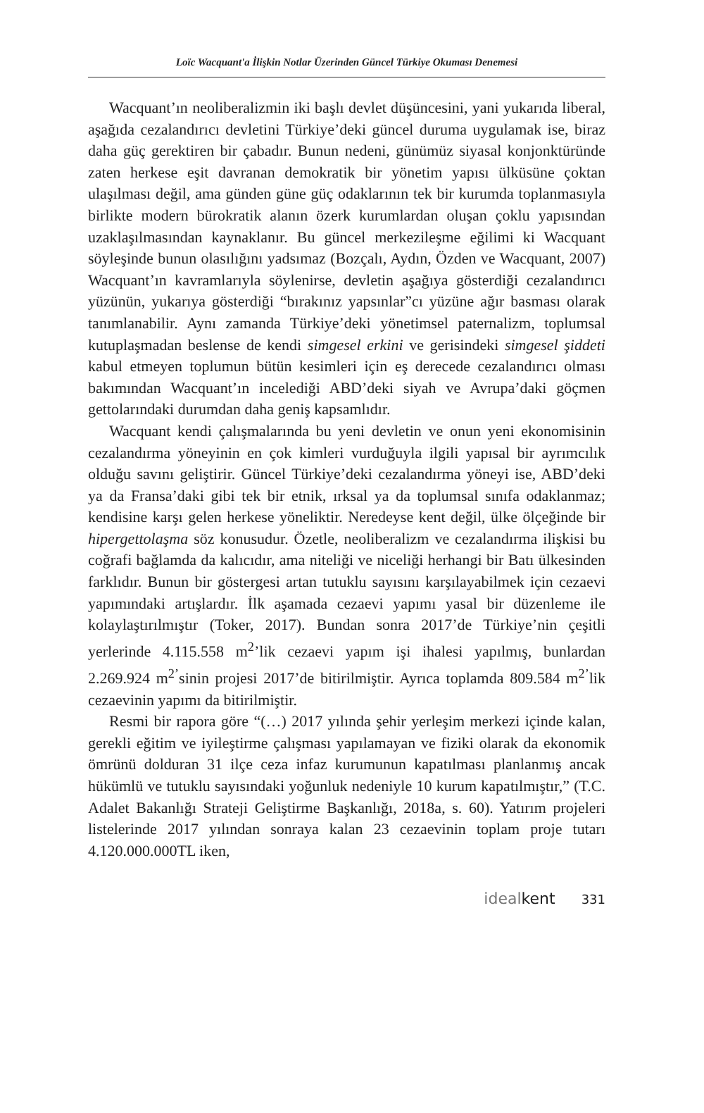Loïc Wacquant'a İlişkin Notlar Üzerinden Güncel Türkiye Okuması Denemesi
Wacquant’ın neoliberalizmin iki başlı devlet düşüncesini, yani yukarıda liberal, aşağıda cezalandırıcı devletini Türkiye’deki güncel duruma uygulamak ise, biraz daha güç gerektiren bir çabadır. Bunun nedeni, günümüz siyasal konjonktüründe zaten herkese eşit davranan demokratik bir yönetim yapısı ülküsüne çoktan ulaşılması değil, ama günden güne güç odaklarının tek bir kurumda toplanmasıyla birlikte modern bürokratik alanın özerk kurumlardan oluşan çoklu yapısından uzaklaşılmasından kaynaklanır. Bu güncel merkezileşme eğilimi ki Wacquant söyleşinde bunun olasılığını yadsımaz (Bozçalı, Aydın, Özden ve Wacquant, 2007) Wacquant’ın kavramlarıyla söylenirse, devletin aşağıya gösterdiği cezalandırıcı yüzünün, yukarıya gösterdiği “bırakınız yapsınlar”cı yüzüne ağır basması olarak tanımlanabilir. Aynı zamanda Türkiye’deki yönetimsel paternalizm, toplumsal kutuplaşmadan beslense de kendi simgesel erkini ve gerisindeki simgesel şiddeti kabul etmeyen toplumun bütün kesimleri için eş derecede cezalandırıcı olması bakımından Wacquant’ın incelediği ABD’deki siyah ve Avrupa’daki göçmen gettolarındaki durumdan daha geniş kapsamlıdır.
Wacquant kendi çalışmalarında bu yeni devletin ve onun yeni ekonomisinin cezalandırma yöneyinin en çok kimleri vurduğuyla ilgili yapısal bir ayrımcılık olduğu savını geliştirir. Güncel Türkiye’deki cezalandırma yöneyi ise, ABD’deki ya da Fransa’daki gibi tek bir etnik, ırksal ya da toplumsal sınıfa odaklanmaz; kendisine karşı gelen herkese yöneliktir. Neredeyse kent değil, ülke ölçeğinde bir hipergettolaşma söz konusudur. Özetle, neoliberalizm ve cezalandırma ilişkisi bu coğrafi bağlamda da kalıcıdır, ama niteliği ve niceliği herhangi bir Batı ülkesinden farklıdır. Bunun bir göstergesi artan tutuklu sayısını karşılayabilmek için cezaevi yapımındaki artışlardır. İlk aşamada cezaevi yapımı yasal bir düzenleme ile kolaylaştırılmıştır (Toker, 2017). Bundan sonra 2017’de Türkiye’nin çeşitli yerlerinde 4.115.558 m<sup>2</sup>’lik cezaevi yapım işi ihalesi yapılmış, bunlardan 2.269.924 m<sup>2’</sup>sinin projesi 2017’de bitirilmiştir. Ayrıca toplamda 809.584 m<sup>2’</sup>lik cezaevinin yapımı da bitirilmiştir.
Resmi bir rapora göre “(…) 2017 yılında şehir yerleşim merkezi içinde kalan, gerekli eğitim ve iyileştirme çalışması yapılamayan ve fiziki olarak da ekonomik ömrünü dolduran 31 ilçe ceza infaz kurumunun kapatılması planlanmış ancak hükümlü ve tutuklu sayısındaki yoğunluk nedeniyle 10 kurum kapatılmıştır,” (T.C. Adalet Bakanlığı Strateji Geliştirme Başkanlığı, 2018a, s. 60). Yatırım projeleri listelerinde 2017 yılından sonraya kalan 23 cezaevinin toplam proje tutarı 4.120.000.000TL iken,
idealkent 331